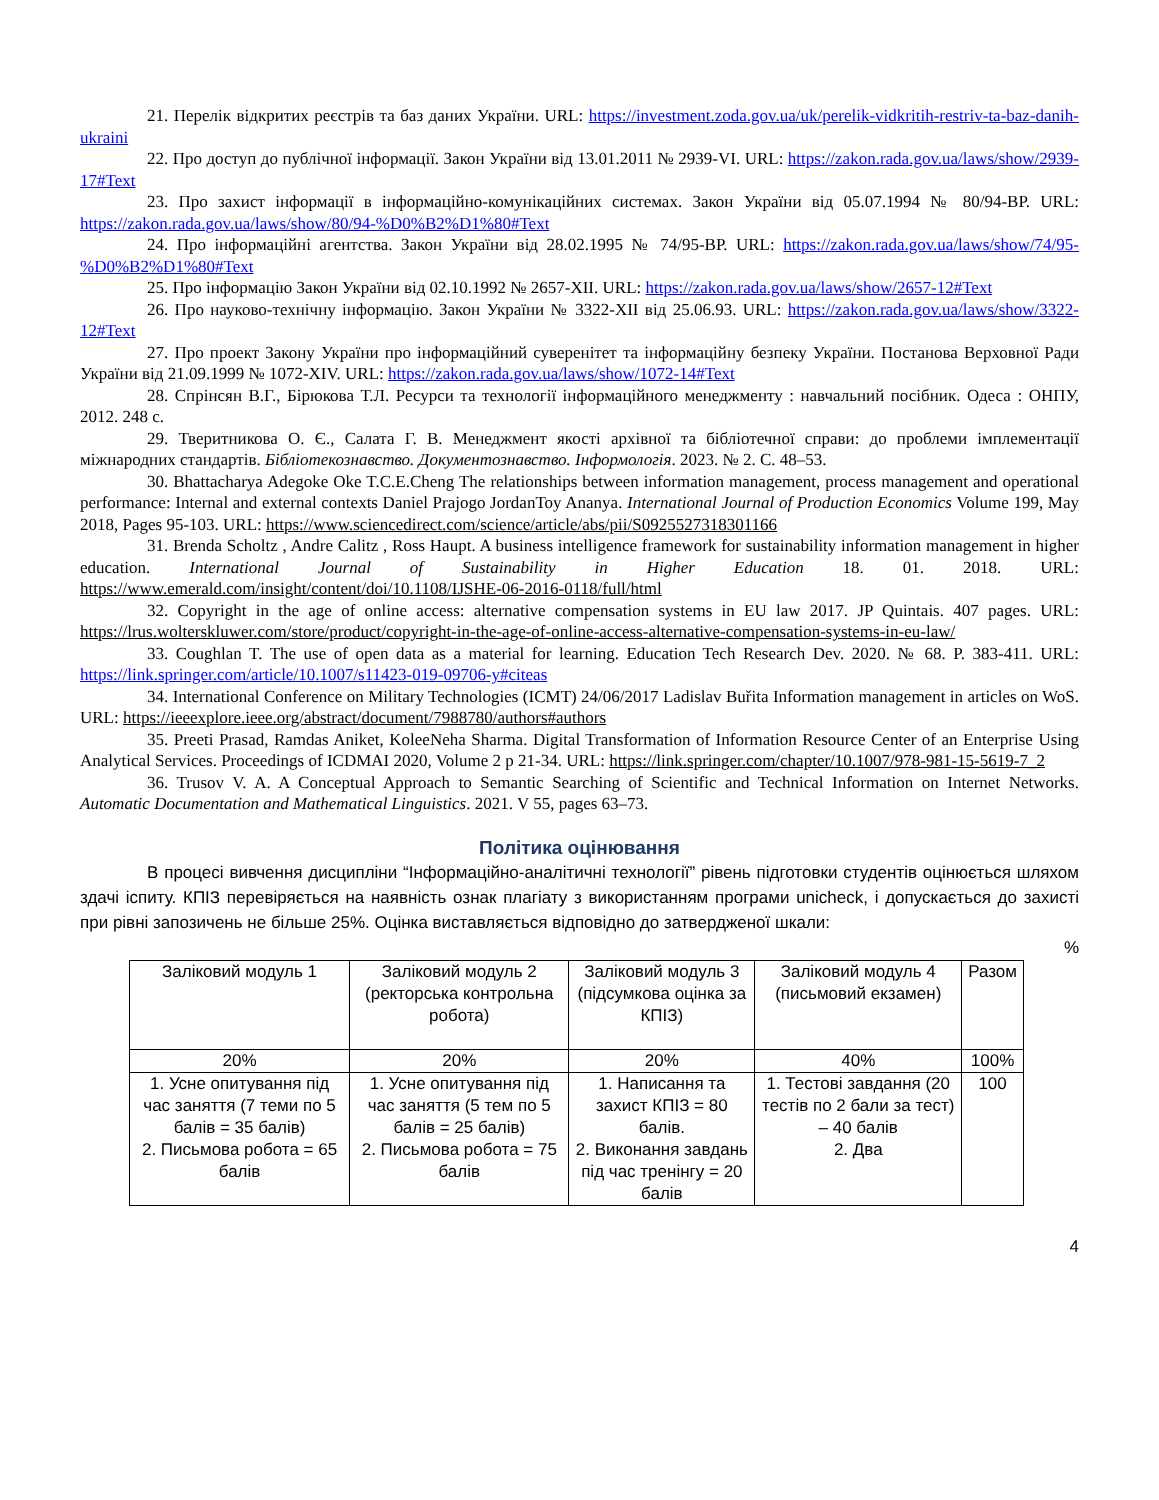21. Перелік відкритих реєстрів та баз даних України. URL: https://investment.zoda.gov.ua/uk/perelik-vidkritih-restriv-ta-baz-danih-ukraini
22. Про доступ до публічної інформації. Закон України від 13.01.2011 № 2939-VI. URL: https://zakon.rada.gov.ua/laws/show/2939-17#Text
23. Про захист інформації в інформаційно-комунікаційних системах. Закон України від 05.07.1994 № 80/94-ВР. URL: https://zakon.rada.gov.ua/laws/show/80/94-%D0%B2%D1%80#Text
24. Про інформаційні агентства. Закон України від 28.02.1995 № 74/95-ВР. URL: https://zakon.rada.gov.ua/laws/show/74/95-%D0%B2%D1%80#Text
25. Про інформацію Закон України від 02.10.1992 № 2657-XII. URL: https://zakon.rada.gov.ua/laws/show/2657-12#Text
26. Про науково-технічну інформацію. Закон України № 3322-XII від 25.06.93. URL: https://zakon.rada.gov.ua/laws/show/3322-12#Text
27. Про проект Закону України про інформаційний суверенітет та інформаційну безпеку України. Постанова Верховної Ради України від 21.09.1999 № 1072-XIV. URL: https://zakon.rada.gov.ua/laws/show/1072-14#Text
28. Спрінсян В.Г., Бірюкова Т.Л. Ресурси та технології інформаційного менеджменту : навчальний посібник. Одеса : ОНПУ, 2012. 248 с.
29. Тверитникова О. Є., Салата Г. В. Менеджмент якості архівної та бібліотечної справи: до проблеми імплементації міжнародних стандартів. Бібліотекознавство. Документознавство. Інформологія. 2023. № 2. С. 48–53.
30. Bhattacharya Adegoke Oke T.C.E.Cheng The relationships between information management, process management and operational performance: Internal and external contexts Daniel Prajogo JordanToy Ananya. International Journal of Production Economics Volume 199, May 2018, Pages 95-103. URL: https://www.sciencedirect.com/science/article/abs/pii/S0925527318301166
31. Brenda Scholtz , Andre Calitz , Ross Haupt. A business intelligence framework for sustainability information management in higher education. International Journal of Sustainability in Higher Education 18. 01. 2018. URL: https://www.emerald.com/insight/content/doi/10.1108/IJSHE-06-2016-0118/full/html
32. Copyright in the age of online access: alternative compensation systems in EU law 2017. JP Quintais. 407 pages. URL: https://lrus.wolterskluwer.com/store/product/copyright-in-the-age-of-online-access-alternative-compensation-systems-in-eu-law/
33. Coughlan T. The use of open data as a material for learning. Education Tech Research Dev. 2020. № 68. P. 383-411. URL: https://link.springer.com/article/10.1007/s11423-019-09706-y#citeas
34. International Conference on Military Technologies (ICMT) 24/06/2017 Ladislav Buřita Information management in articles on WoS. URL: https://ieeexplore.ieee.org/abstract/document/7988780/authors#authors
35. Preeti Prasad, Ramdas Aniket, KoleeNeha Sharma. Digital Transformation of Information Resource Center of an Enterprise Using Analytical Services. Proceedings of ICDMAI 2020, Volume 2 p 21-34. URL: https://link.springer.com/chapter/10.1007/978-981-15-5619-7_2
36. Trusov V. A. A Conceptual Approach to Semantic Searching of Scientific and Technical Information on Internet Networks. Automatic Documentation and Mathematical Linguistics. 2021. V 55, pages 63–73.
Політика оцінювання
В процесі вивчення дисципліни “Інформаційно-аналітичні технології” рівень підготовки студентів оцінюється шляхом здачі іспиту. КПІЗ перевіряється на наявність ознак плагіату з використанням програми unicheck, і допускається до захисті при рівні запозичень не більше 25%. Оцінка виставляється відповідно до затвердженої шкали:
%
| Заліковий модуль 1 | Заліковий модуль 2 (ректорська контрольна робота) | Заліковий модуль 3 (підсумкова оцінка за КПІЗ) | Заліковий модуль 4 (письмовий екзамен) | Разом |
| 20% | 20% | 20% | 40% | 100% |
| 1. Усне опитування під час заняття (7 теми по 5 балів = 35 балів) 2. Письмова робота = 65 балів | 1. Усне опитування під час заняття (5 тем по 5 балів = 25 балів) 2. Письмова робота = 75 балів | 1. Написання та захист КПІЗ = 80 балів. 2. Виконання завдань під час тренінгу = 20 балів | 1. Тестові завдання (20 тестів по 2 бали за тест) – 40 балів 2. Два | 100 |
4